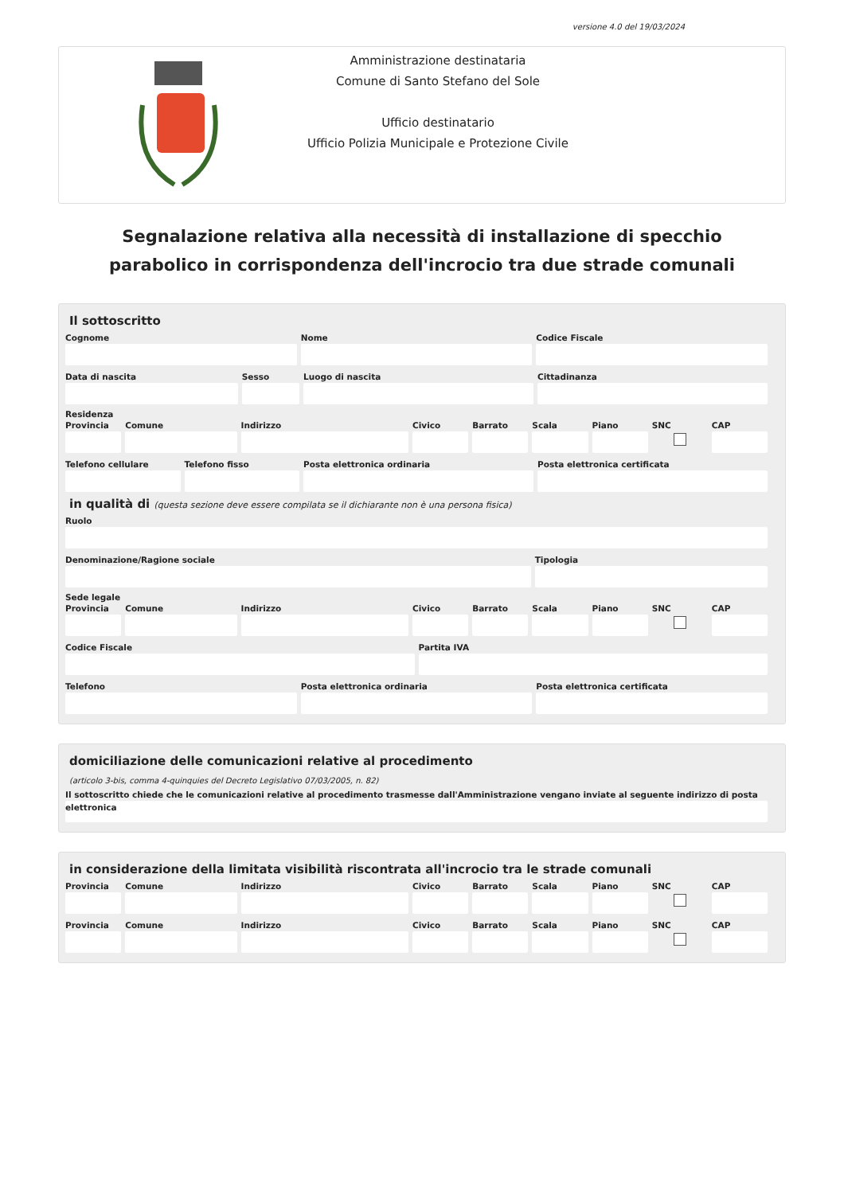versione 4.0 del 19/03/2024
Amministrazione destinataria
Comune di Santo Stefano del Sole
Ufficio destinatario
Ufficio Polizia Municipale e Protezione Civile
Segnalazione relativa alla necessità di installazione di specchio parabolico in corrispondenza dell'incrocio tra due strade comunali
Il sottoscritto
Cognome Nome Codice Fiscale
Data di nascita Sesso Luogo di nascita Cittadinanza
Residenza
Provincia Comune Indirizzo Civico Barrato Scala Piano SNC CAP
Telefono cellulare Telefono fisso Posta elettronica ordinaria Posta elettronica certificata
in qualità di (questa sezione deve essere compilata se il dichiarante non è una persona fisica)
Ruolo
Denominazione/Ragione sociale Tipologia
Sede legale
Provincia Comune Indirizzo Civico Barrato Scala Piano SNC CAP
Codice Fiscale Partita IVA
Telefono Posta elettronica ordinaria Posta elettronica certificata
domiciliazione delle comunicazioni relative al procedimento
(articolo 3-bis, comma 4-quinquies del Decreto Legislativo 07/03/2005, n. 82)
Il sottoscritto chiede che le comunicazioni relative al procedimento trasmesse dall'Amministrazione vengano inviate al seguente indirizzo di posta elettronica
in considerazione della limitata visibilità riscontrata all'incrocio tra le strade comunali
Provincia Comune Indirizzo Civico Barrato Scala Piano SNC CAP
Provincia Comune Indirizzo Civico Barrato Scala Piano SNC CAP